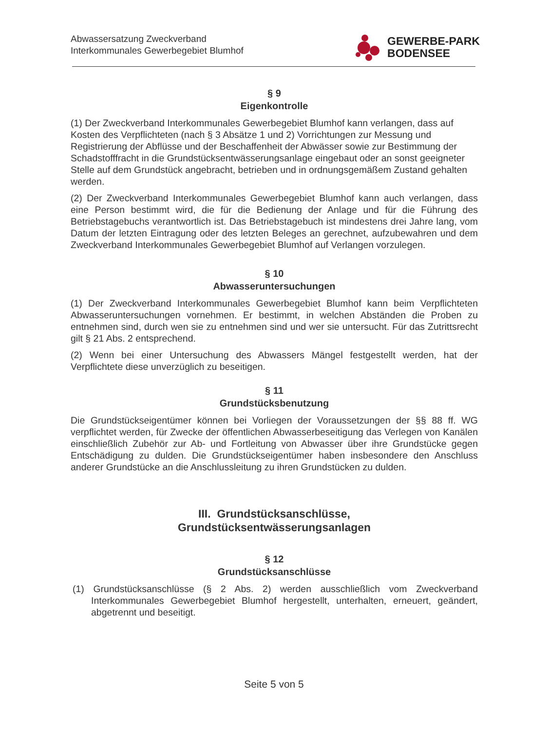Abwassersatzung Zweckverband
Interkommunales Gewerbegebiet Blumhof
GEWERBE-PARK
BODENSEE
§ 9
Eigenkontrolle
(1) Der Zweckverband Interkommunales Gewerbegebiet Blumhof kann verlangen, dass auf Kosten des Verpflichteten (nach § 3 Absätze 1 und 2) Vorrichtungen zur Messung und Registrierung der Abflüsse und der Beschaffenheit der Abwässer sowie zur Bestimmung der Schadstofffracht in die Grundstücksentwässerungsanlage eingebaut oder an sonst geeigneter Stelle auf dem Grundstück angebracht, betrieben und in ordnungsgemäßem Zustand gehalten werden.
(2) Der Zweckverband Interkommunales Gewerbegebiet Blumhof kann auch verlangen, dass eine Person bestimmt wird, die für die Bedienung der Anlage und für die Führung des Betriebstagebuchs verantwortlich ist. Das Betriebstagebuch ist mindestens drei Jahre lang, vom Datum der letzten Eintragung oder des letzten Beleges an gerechnet, aufzubewahren und dem Zweckverband Interkommunales Gewerbegebiet Blumhof auf Verlangen vorzulegen.
§ 10
Abwasseruntersuchungen
(1) Der Zweckverband Interkommunales Gewerbegebiet Blumhof kann beim Verpflichteten Abwasseruntersuchungen vornehmen. Er bestimmt, in welchen Abständen die Proben zu entnehmen sind, durch wen sie zu entnehmen sind und wer sie untersucht. Für das Zutrittsrecht gilt § 21 Abs. 2 entsprechend.
(2) Wenn bei einer Untersuchung des Abwassers Mängel festgestellt werden, hat der Verpflichtete diese unverzüglich zu beseitigen.
§ 11
Grundstücksbenutzung
Die Grundstückseigentümer können bei Vorliegen der Voraussetzungen der §§ 88 ff. WG verpflichtet werden, für Zwecke der öffentlichen Abwasserbeseitigung das Verlegen von Kanälen einschließlich Zubehör zur Ab- und Fortleitung von Abwasser über ihre Grundstücke gegen Entschädigung zu dulden. Die Grundstückseigentümer haben insbesondere den Anschluss anderer Grundstücke an die Anschlussleitung zu ihren Grundstücken zu dulden.
III. Grundstücksanschlüsse,
Grundstücksentwässerungsanlagen
§ 12
Grundstücksanschlüsse
(1) Grundstücksanschlüsse (§ 2 Abs. 2) werden ausschließlich vom Zweckverband Interkommunales Gewerbegebiet Blumhof hergestellt, unterhalten, erneuert, geändert, abgetrennt und beseitigt.
Seite 5 von 5